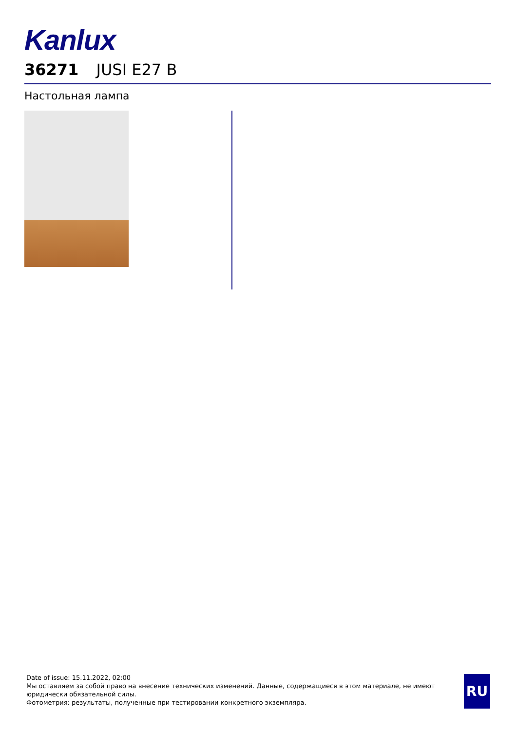Kanlux
36271 JUSI E27 B
Настольная лампа
Date of issue: 15.11.2022, 02:00
Мы оставляем за собой право на внесение технических изменений. Данные, содержащиеся в этом материале, не имеют юридически обязательной силы.
Фотометрия: результаты, полученные при тестировании конкретного экземпляра.
RU